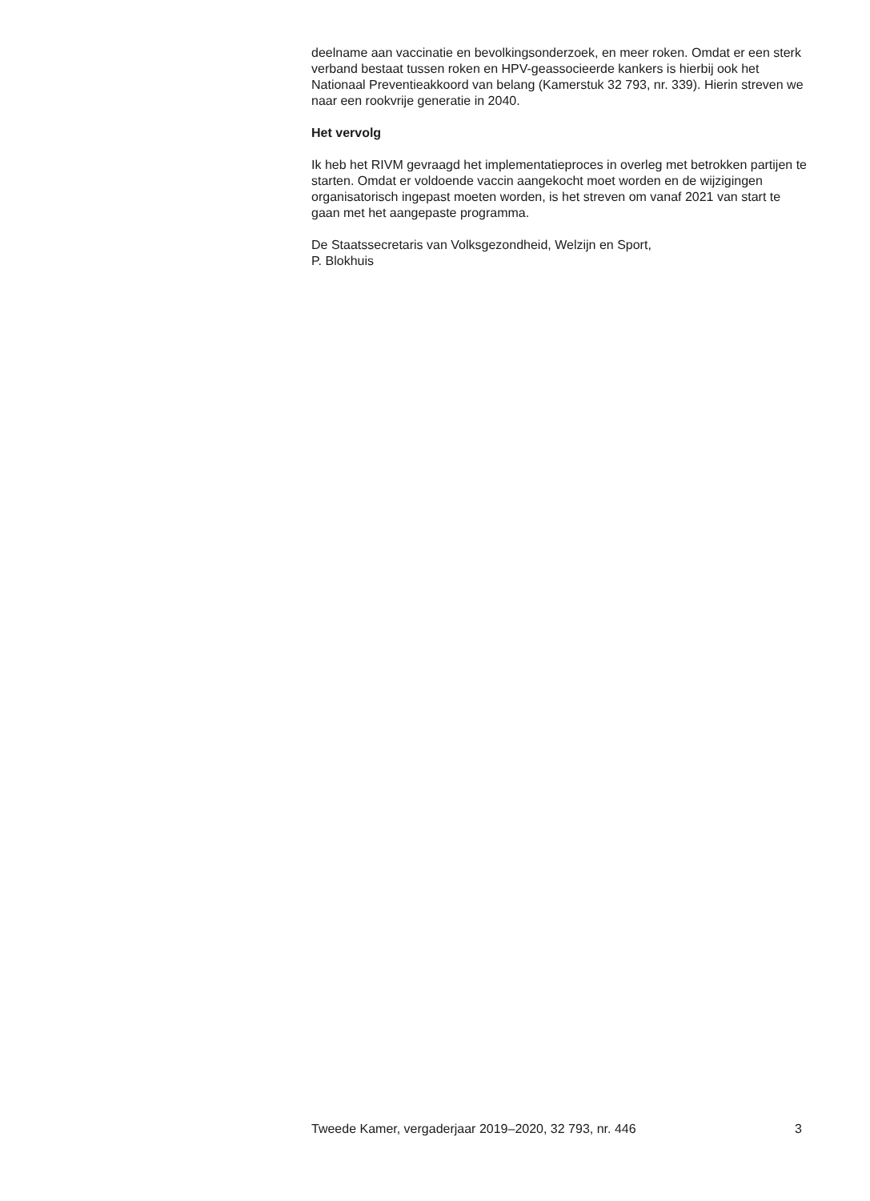deelname aan vaccinatie en bevolkingsonderzoek, en meer roken. Omdat er een sterk verband bestaat tussen roken en HPV-geassocieerde kankers is hierbij ook het Nationaal Preventieakkoord van belang (Kamerstuk 32 793, nr. 339). Hierin streven we naar een rookvrije generatie in 2040.
Het vervolg
Ik heb het RIVM gevraagd het implementatieproces in overleg met betrokken partijen te starten. Omdat er voldoende vaccin aangekocht moet worden en de wijzigingen organisatorisch ingepast moeten worden, is het streven om vanaf 2021 van start te gaan met het aangepaste programma.
De Staatssecretaris van Volksgezondheid, Welzijn en Sport,
P. Blokhuis
Tweede Kamer, vergaderjaar 2019–2020, 32 793, nr. 446 3